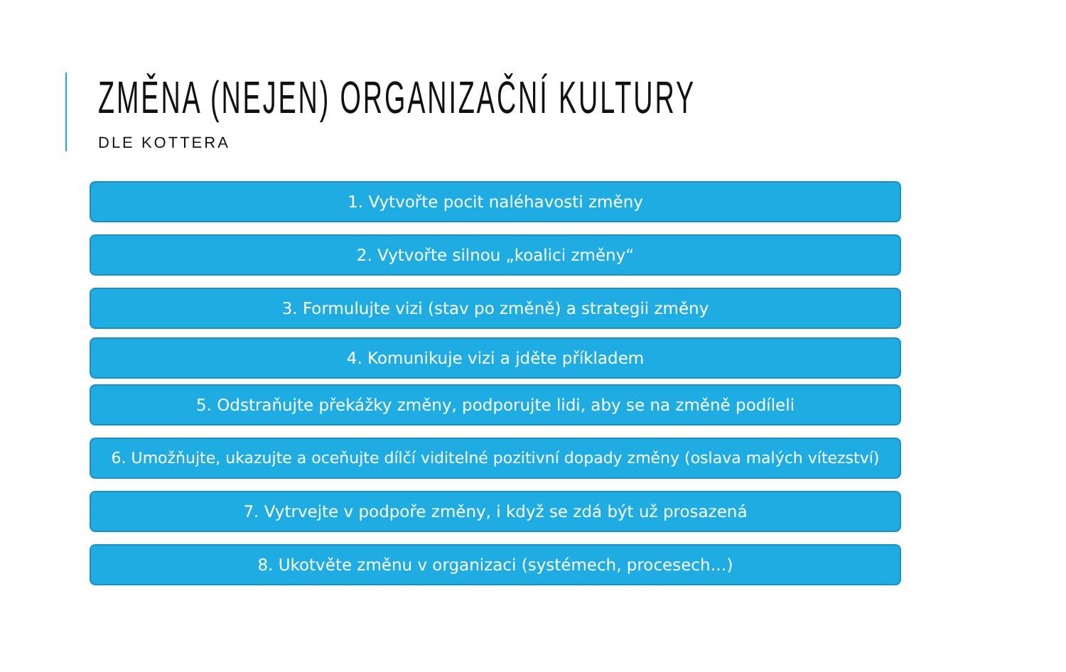ZMĚNA (NEJEN) ORGANIZAČNÍ KULTURY
DLE KOTTERA
1. Vytvořte pocit naléhavosti změny
2. Vytvořte silnou „koalici změny“
3. Formulujte vizi (stav po změně) a strategii změny
4. Komunikuje vizi a jděte příkladem
5. Odstraňujte překážky změny, podporujte lidi, aby se na změně podíleli
6. Umožňujte, ukazujte a oceňujte dílčí viditelné pozitivní dopady změny (oslava malých vítezství)
7. Vytrvejte v podpoře změny, i když se zdá být už prosazená
8. Ukotvěte změnu v organizaci (systémech, procesech…)